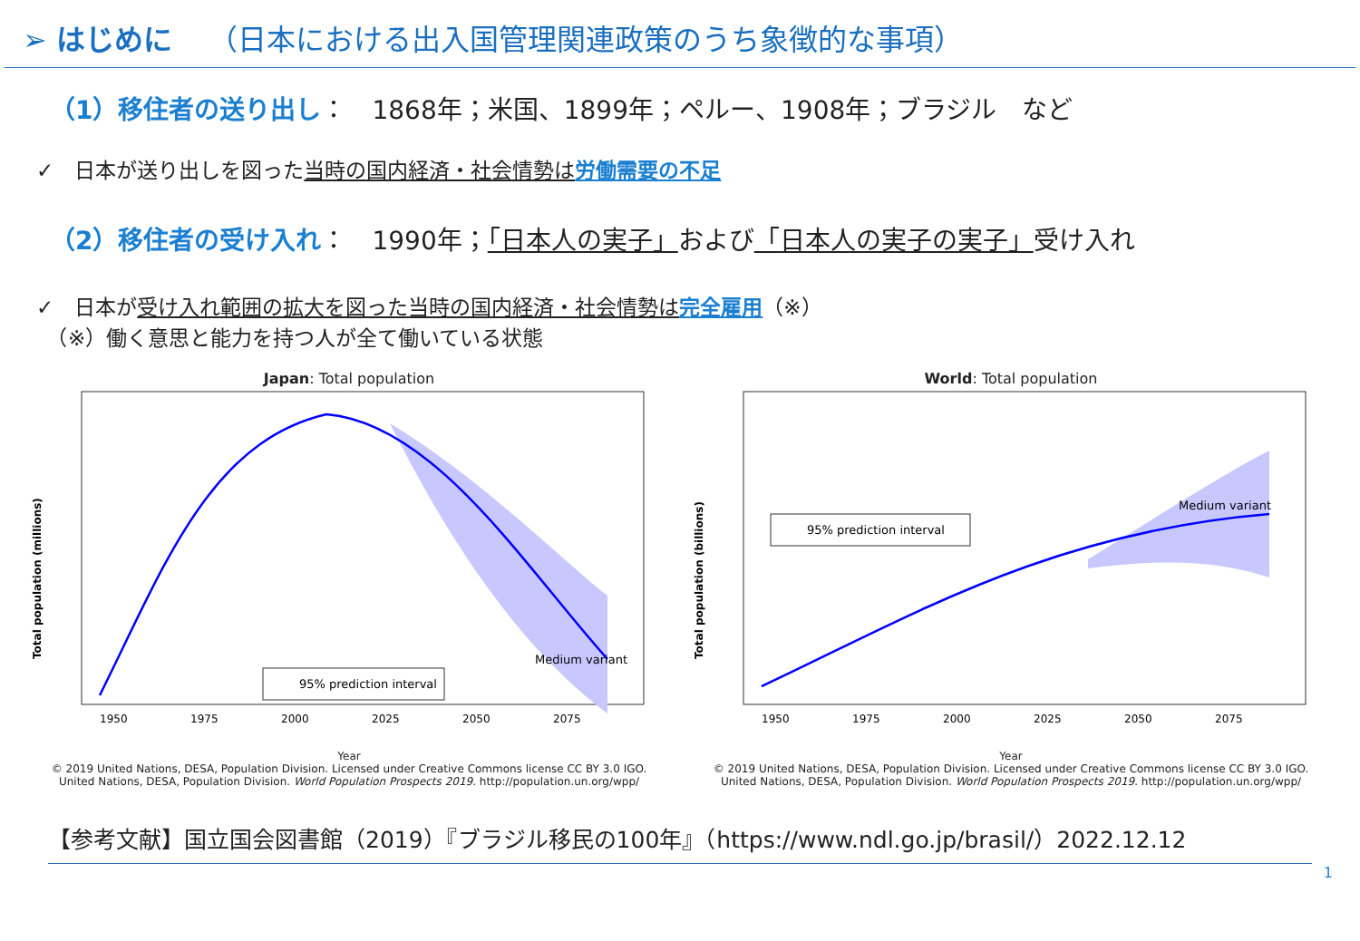➢ はじめに （日本における出入国管理関連政策のうち象徴的な事項）
（1）移住者の送り出し：　1868年；米国、1899年；ペルー、1908年；ブラジル　など
✓　日本が送り出しを図った当時の国内経済・社会情勢は 労働需要の不足
（2）移住者の受け入れ：　1990年；「日本人の実子」および「日本人の実子の実子」受け入れ
✓　日本が受け入れ範囲の拡大を図った当時の国内経済・社会情勢は 完全雇用（※）
　（※）働く意思と能力を持つ人が全て働いている状態
Japan: Total population
Total population (millions)
95% prediction interval
Medium variant
1950
1975
2000
2025
2050
2075
Year
© 2019 United Nations, DESA, Population Division. Licensed under Creative Commons license CC BY 3.0 IGO.
United Nations, DESA, Population Division. World Population Prospects 2019. http://population.un.org/wpp/
World: Total population
Total population (billions)
95% prediction interval
Medium variant
1950
1975
2000
2025
2050
2075
Year
© 2019 United Nations, DESA, Population Division. Licensed under Creative Commons license CC BY 3.0 IGO.
United Nations, DESA, Population Division. World Population Prospects 2019. http://population.un.org/wpp/
【参考文献】国立国会図書館（2019）『ブラジル移民の100年』（https://www.ndl.go.jp/brasil/）2022.12.12
1